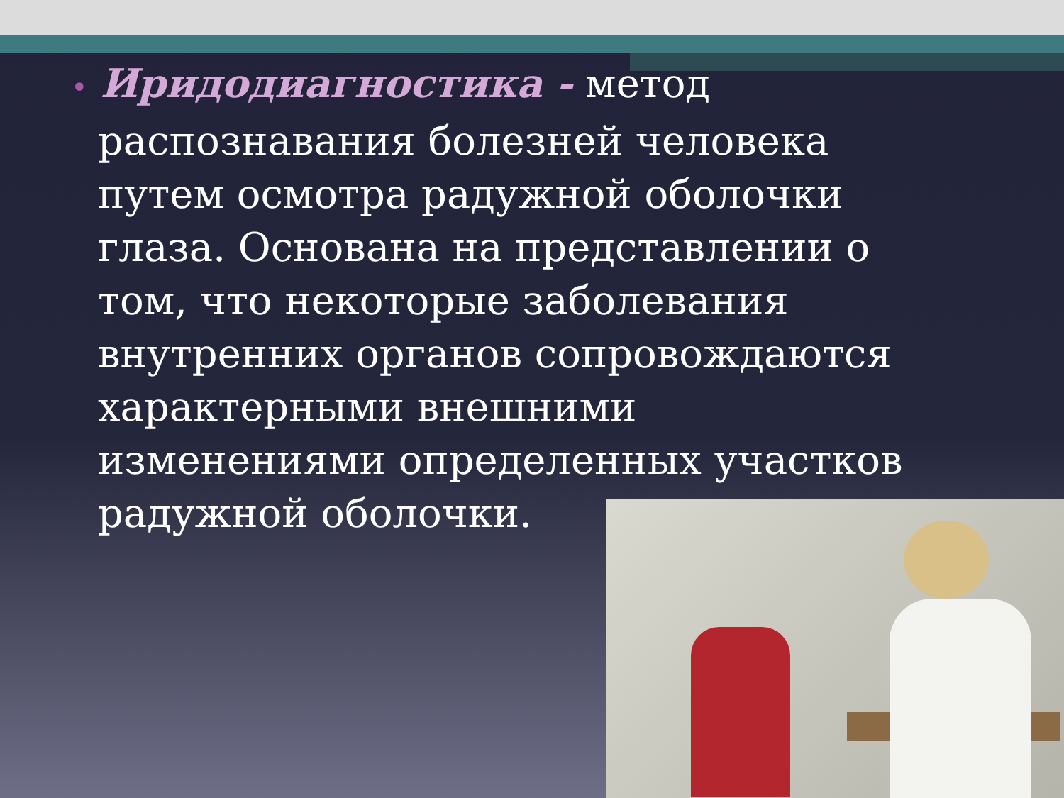• Иридодиагностика - метод распознавания болезней человека путем осмотра радужной оболочки глаза. Основана на представлении о том, что некоторые заболевания внутренних органов сопровождаются характерными внешними изменениями определенных участков радужной оболочки.